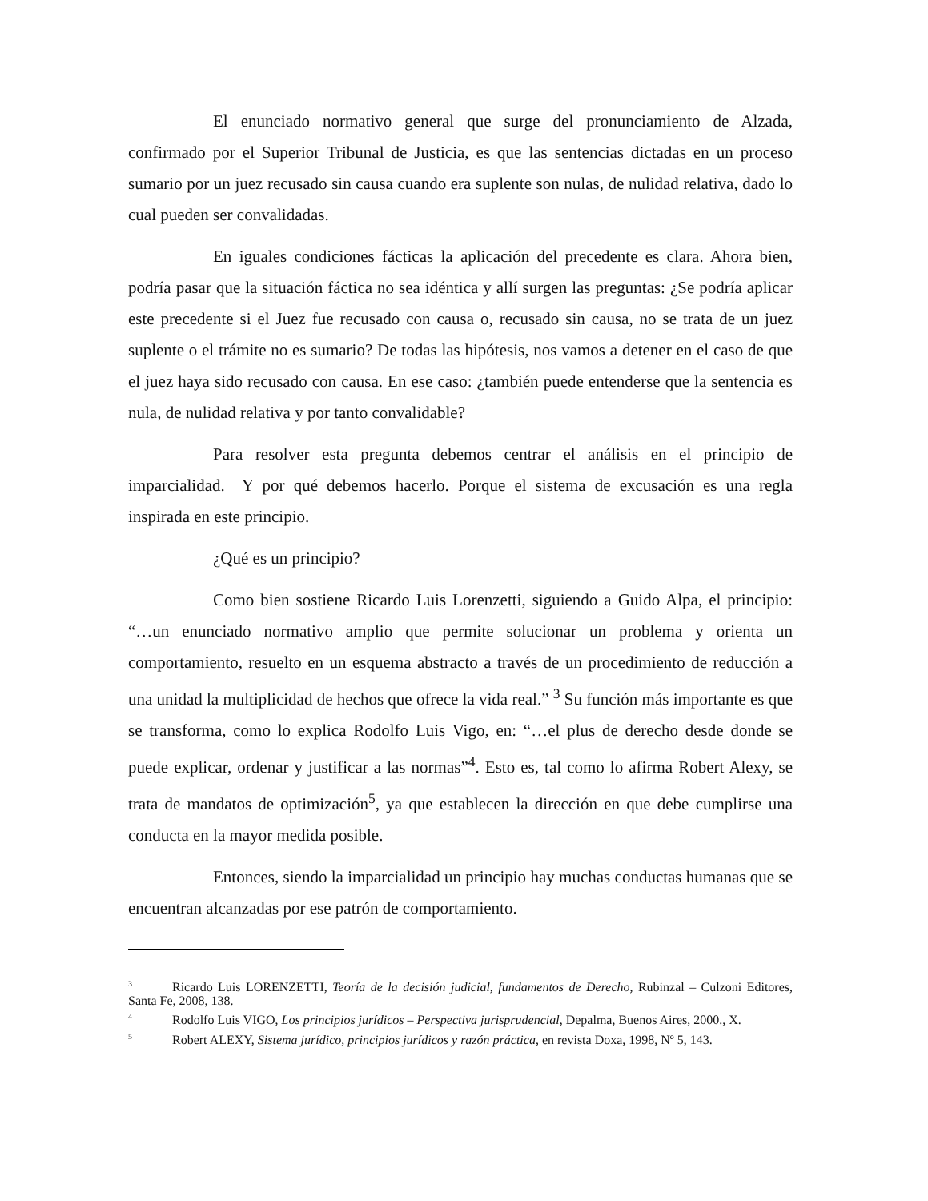El enunciado normativo general que surge del pronunciamiento de Alzada, confirmado por el Superior Tribunal de Justicia, es que las sentencias dictadas en un proceso sumario por un juez recusado sin causa cuando era suplente son nulas, de nulidad relativa, dado lo cual pueden ser convalidadas.
En iguales condiciones fácticas la aplicación del precedente es clara. Ahora bien, podría pasar que la situación fáctica no sea idéntica y allí surgen las preguntas: ¿Se podría aplicar este precedente si el Juez fue recusado con causa o, recusado sin causa, no se trata de un juez suplente o el trámite no es sumario? De todas las hipótesis, nos vamos a detener en el caso de que el juez haya sido recusado con causa. En ese caso: ¿también puede entenderse que la sentencia es nula, de nulidad relativa y por tanto convalidable?
Para resolver esta pregunta debemos centrar el análisis en el principio de imparcialidad. Y por qué debemos hacerlo. Porque el sistema de excusación es una regla inspirada en este principio.
¿Qué es un principio?
Como bien sostiene Ricardo Luis Lorenzetti, siguiendo a Guido Alpa, el principio: “…un enunciado normativo amplio que permite solucionar un problema y orienta un comportamiento, resuelto en un esquema abstracto a través de un procedimiento de reducción a una unidad la multiplicidad de hechos que ofrece la vida real.” <sup>3</sup> Su función más importante es que se transforma, como lo explica Rodolfo Luis Vigo, en: “…el plus de derecho desde donde se puede explicar, ordenar y justificar a las normas”<sup>4</sup>. Esto es, tal como lo afirma Robert Alexy, se trata de mandatos de optimización<sup>5</sup>, ya que establecen la dirección en que debe cumplirse una conducta en la mayor medida posible.
Entonces, siendo la imparcialidad un principio hay muchas conductas humanas que se encuentran alcanzadas por ese patrón de comportamiento.
<sup>3</sup> Ricardo Luis LORENZETTI, Teoría de la decisión judicial, fundamentos de Derecho, Rubinzal – Culzoni Editores, Santa Fe, 2008, 138.
<sup>4</sup> Rodolfo Luis VIGO, Los principios jurídicos – Perspectiva jurisprudencial, Depalma, Buenos Aires, 2000., X.
<sup>5</sup> Robert ALEXY, Sistema jurídico, principios jurídicos y razón práctica, en revista Doxa, 1998, Nº 5, 143.